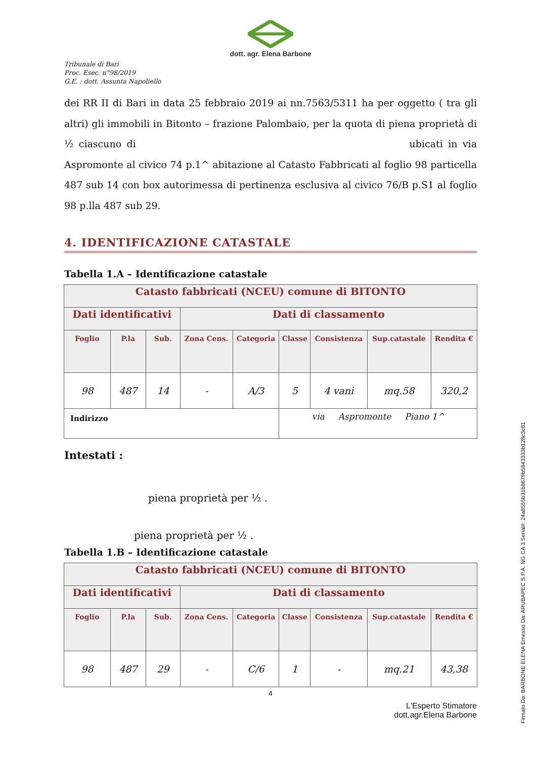dott. agr. Elena Barbone
Tribunale di Bari
Proc. Esec. n°98/2019
G.E. : dott. Assunta Napoliello
dei RR II di Bari in data 25 febbraio 2019 ai nn.7563/5311 ha per oggetto ( tra gli altri) gli immobili in Bitonto – frazione Palombaio, per la quota di piena proprietà di ½ ciascuno di ubicati in via Aspromonte al civico 74 p.1^ abitazione al Catasto Fabbricati al foglio 98 particella 487 sub 14 con box autorimessa di pertinenza esclusiva al civico 76/B p.S1 al foglio 98 p.lla 487 sub 29.
4. IDENTIFICAZIONE CATASTALE
Tabella 1.A – Identificazione catastale
| Catasto fabbricati (NCEU) comune di BITONTO | | | | | | | | |
| --- | --- | --- | --- | --- | --- | --- | --- | --- |
| Dati identificativi | | | Dati di classamento | | | | | |
| Foglio | P.la | Sub. | Zona Cens. | Categoria | Classe | Consistenza | Sup.catastale | Rendita € |
| 98 | 487 | 14 | - | A/3 | 5 | 4 vani | mq.58 | 320,2 |
| Indirizzo | | | | | via Aspromonte Piano 1^ | | | |
Intestati :
piena proprietà per ½ .
piena proprietà per ½ .
Tabella 1.B – Identificazione catastale
| Catasto fabbricati (NCEU) comune di BITONTO | | | | | | | | |
| --- | --- | --- | --- | --- | --- | --- | --- | --- |
| Dati identificativi | | | Dati di classamento | | | | | |
| Foglio | P.la | Sub. | Zona Cens. | Categoria | Classe | Consistenza | Sup.catastale | Rendita € |
| 98 | 487 | 29 | - | C/6 | 1 | - | mq.21 | 43,38 |
4
L'Esperto Stimatore
dott.agr.Elena Barbone
Firmato Da: BARBONE ELENA Emesso Da: ARUBAPEC S.P.A. NG CA 3 Serial#: 24a8555b31b8679b5843333b128c3c81